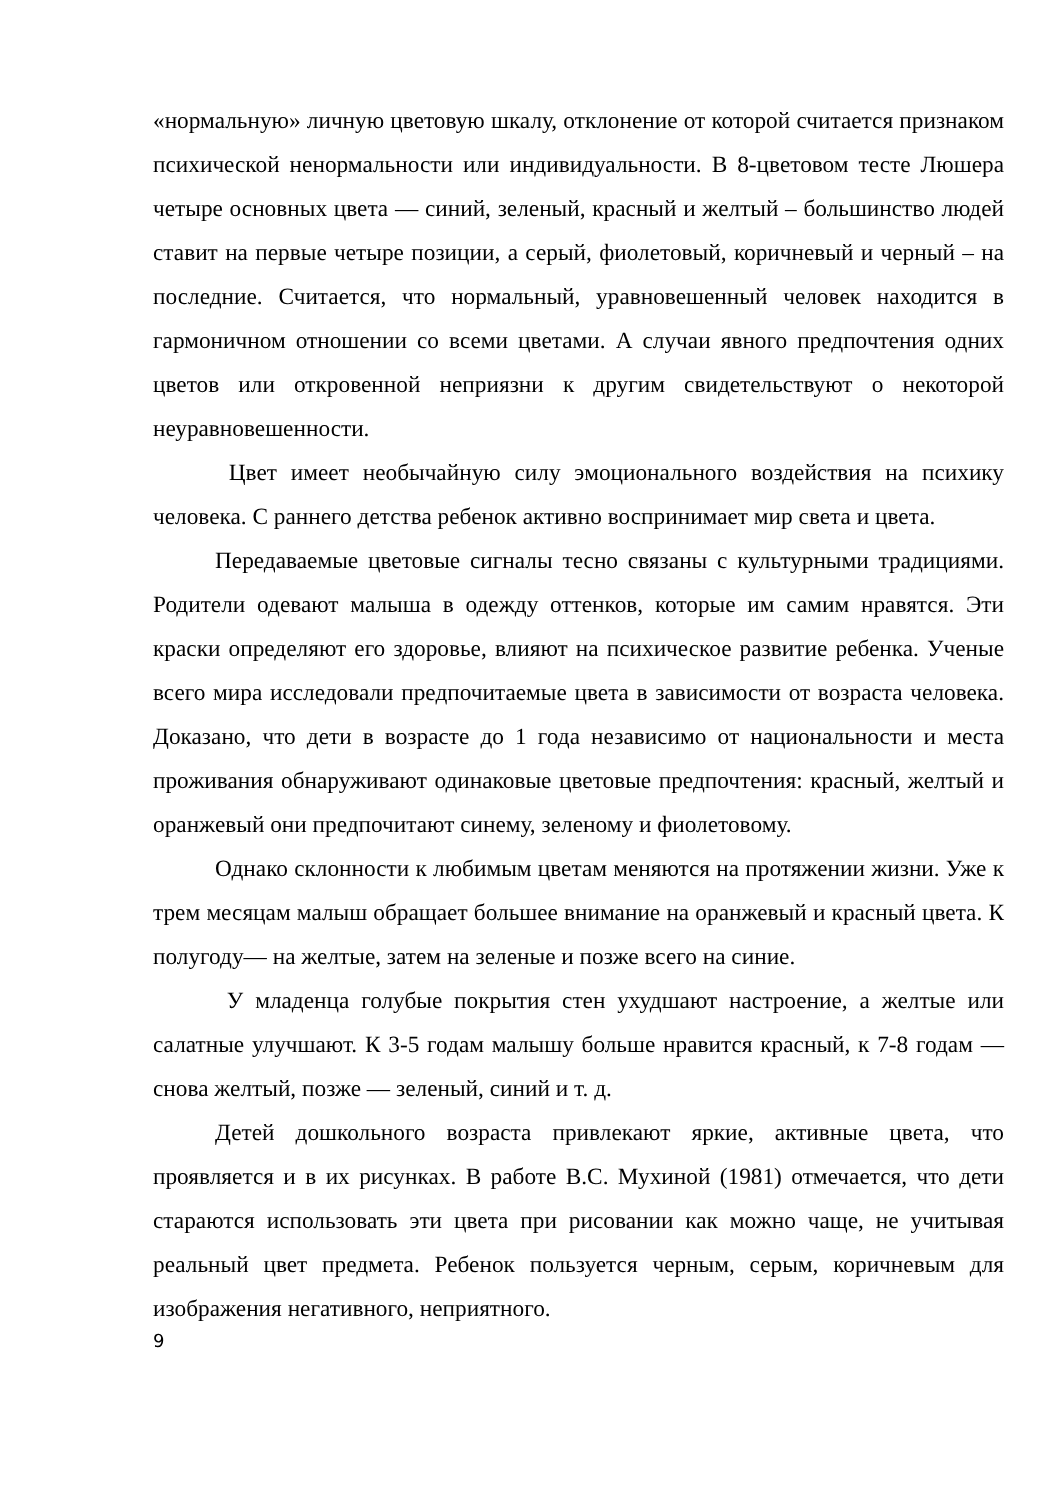«нормальную» личную цветовую шкалу, отклонение от которой считается признаком психической ненормальности или индивидуальности. В 8-цветовом тесте Люшера четыре основных цвета — синий, зеленый, красный и желтый – большинство людей ставит на первые четыре позиции, а серый, фиолетовый, коричневый и черный – на последние. Считается, что нормальный, уравновешенный человек находится в гармоничном отношении со всеми цветами. А случаи явного предпочтения одних цветов или откровенной неприязни к другим свидетельствуют о некоторой неуравновешенности.
Цвет имеет необычайную силу эмоционального воздействия на психику человека. С раннего детства ребенок активно воспринимает мир света и цвета.
Передаваемые цветовые сигналы тесно связаны с культурными традициями. Родители одевают малыша в одежду оттенков, которые им самим нравятся. Эти краски определяют его здоровье, влияют на психическое развитие ребенка. Ученые всего мира исследовали предпочитаемые цвета в зависимости от возраста человека. Доказано, что дети в возрасте до 1 года независимо от национальности и места проживания обнаруживают одинаковые цветовые предпочтения: красный, желтый и оранжевый они предпочитают синему, зеленому и фиолетовому.
Однако склонности к любимым цветам меняются на протяжении жизни. Уже к трем месяцам малыш обращает большее внимание на оранжевый и красный цвета. К полугоду— на желтые, затем на зеленые и позже всего на синие.
У младенца голубые покрытия стен ухудшают настроение, а желтые или салатные улучшают. К 3-5 годам малышу больше нравится красный, к 7-8 годам — снова желтый, позже — зеленый, синий и т. д.
Детей дошкольного возраста привлекают яркие, активные цвета, что проявляется и в их рисунках. В работе В.С. Мухиной (1981) отмечается, что дети стараются использовать эти цвета при рисовании как можно чаще, не учитывая реальный цвет предмета. Ребенок пользуется черным, серым, коричневым для изображения негативного, неприятного.
9